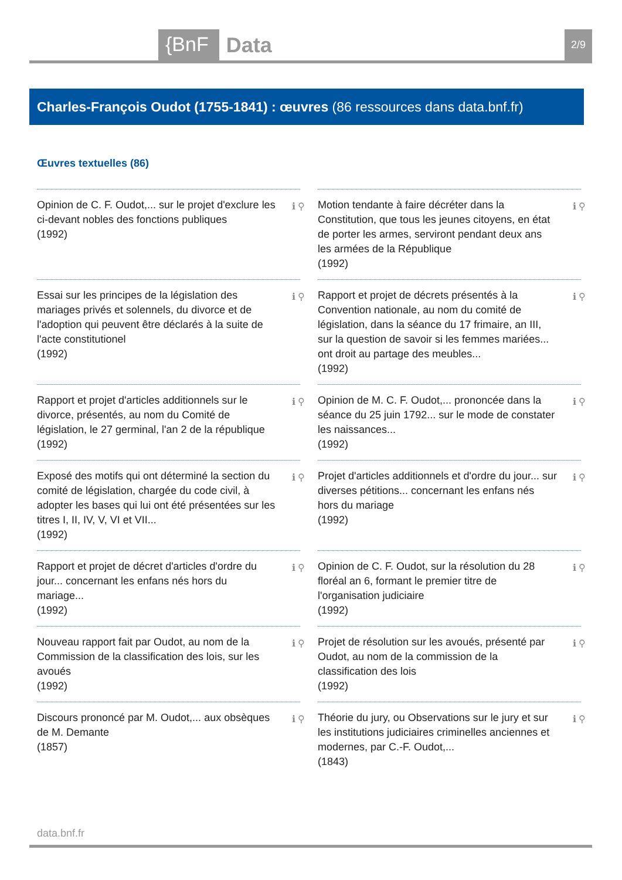{BnF Data 2/9
Charles-François Oudot (1755-1841) : œuvres (86 ressources dans data.bnf.fr)
Œuvres textuelles (86)
Opinion de C. F. Oudot,... sur le projet d'exclure les ci-devant nobles des fonctions publiques
(1992)
ℹ ⚲
Motion tendante à faire décréter dans la Constitution, que tous les jeunes citoyens, en état de porter les armes, serviront pendant deux ans les armées de la République
(1992)
ℹ ⚲
Essai sur les principes de la législation des mariages privés et solennels, du divorce et de l'adoption qui peuvent être déclarés à la suite de l'acte constitutionel
(1992)
ℹ ⚲
Rapport et projet de décrets présentés à la Convention nationale, au nom du comité de législation, dans la séance du 17 frimaire, an III, sur la question de savoir si les femmes mariées... ont droit au partage des meubles...
(1992)
ℹ ⚲
Rapport et projet d'articles additionnels sur le divorce, présentés, au nom du Comité de législation, le 27 germinal, l'an 2 de la république
(1992)
ℹ ⚲
Opinion de M. C. F. Oudot,... prononcée dans la séance du 25 juin 1792... sur le mode de constater les naissances...
(1992)
ℹ ⚲
Exposé des motifs qui ont déterminé la section du comité de législation, chargée du code civil, à adopter les bases qui lui ont été présentées sur les titres I, II, IV, V, VI et VII...
(1992)
ℹ ⚲
Projet d'articles additionnels et d'ordre du jour... sur diverses pétitions... concernant les enfans nés hors du mariage
(1992)
ℹ ⚲
Rapport et projet de décret d'articles d'ordre du jour... concernant les enfans nés hors du mariage...
(1992)
ℹ ⚲
Opinion de C. F. Oudot, sur la résolution du 28 floréal an 6, formant le premier titre de l'organisation judiciaire
(1992)
ℹ ⚲
Nouveau rapport fait par Oudot, au nom de la Commission de la classification des lois, sur les avoués
(1992)
ℹ ⚲
Projet de résolution sur les avoués, présenté par Oudot, au nom de la commission de la classification des lois
(1992)
ℹ ⚲
Discours prononcé par M. Oudot,... aux obsèques de M. Demante
(1857)
ℹ ⚲
Théorie du jury, ou Observations sur le jury et sur les institutions judiciaires criminelles anciennes et modernes, par C.-F. Oudot,...
(1843)
ℹ ⚲
data.bnf.fr